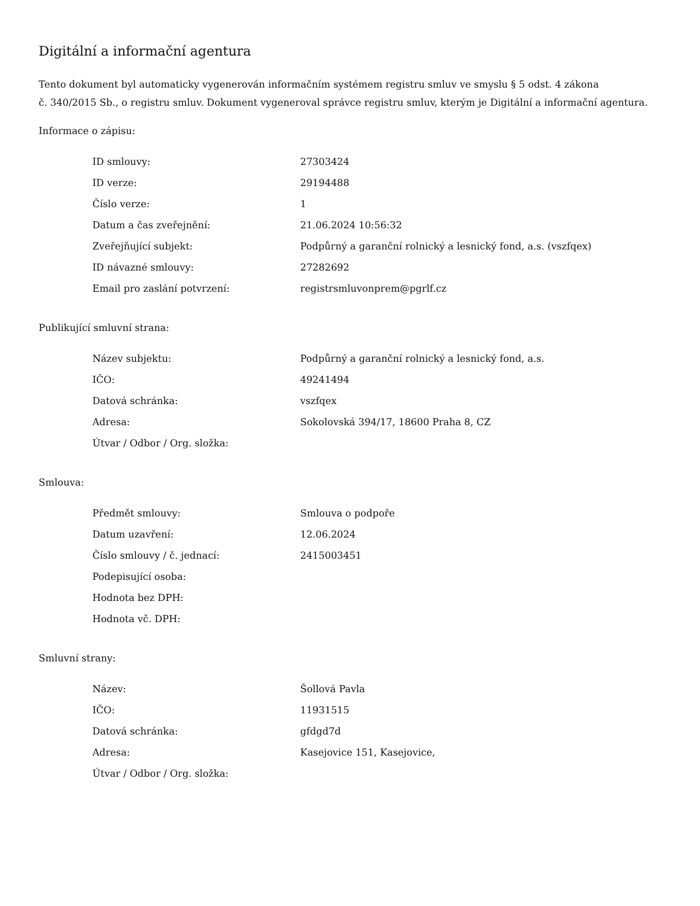Digitální a informační agentura
Tento dokument byl automaticky vygenerován informačním systémem registru smluv ve smyslu § 5 odst. 4 zákona
č. 340/2015 Sb., o registru smluv. Dokument vygeneroval správce registru smluv, kterým je Digitální a informační agentura.
Informace o zápisu:
| ID smlouvy: | 27303424 |
| ID verze: | 29194488 |
| Číslo verze: | 1 |
| Datum a čas zveřejnění: | 21.06.2024 10:56:32 |
| Zveřejňující subjekt: | Podpůrný a garanční rolnický a lesnický fond, a.s. (vszfqex) |
| ID návazné smlouvy: | 27282692 |
| Email pro zaslání potvrzení: | registrsmluvonprem@pgrlf.cz |
Publikující smluvní strana:
| Název subjektu: | Podpůrný a garanční rolnický a lesnický fond, a.s. |
| IČO: | 49241494 |
| Datová schránka: | vszfqex |
| Adresa: | Sokolovská 394/17, 18600 Praha 8, CZ |
| Útvar / Odbor / Org. složka: | |
Smlouva:
| Předmět smlouvy: | Smlouva o podpoře |
| Datum uzavření: | 12.06.2024 |
| Číslo smlouvy / č. jednací: | 2415003451 |
| Podepisující osoba: | |
| Hodnota bez DPH: | |
| Hodnota vč. DPH: | |
Smluvní strany:
| Název: | Šollová Pavla |
| IČO: | 11931515 |
| Datová schránka: | gfdgd7d |
| Adresa: | Kasejovice 151, Kasejovice, |
| Útvar / Odbor / Org. složka: | |